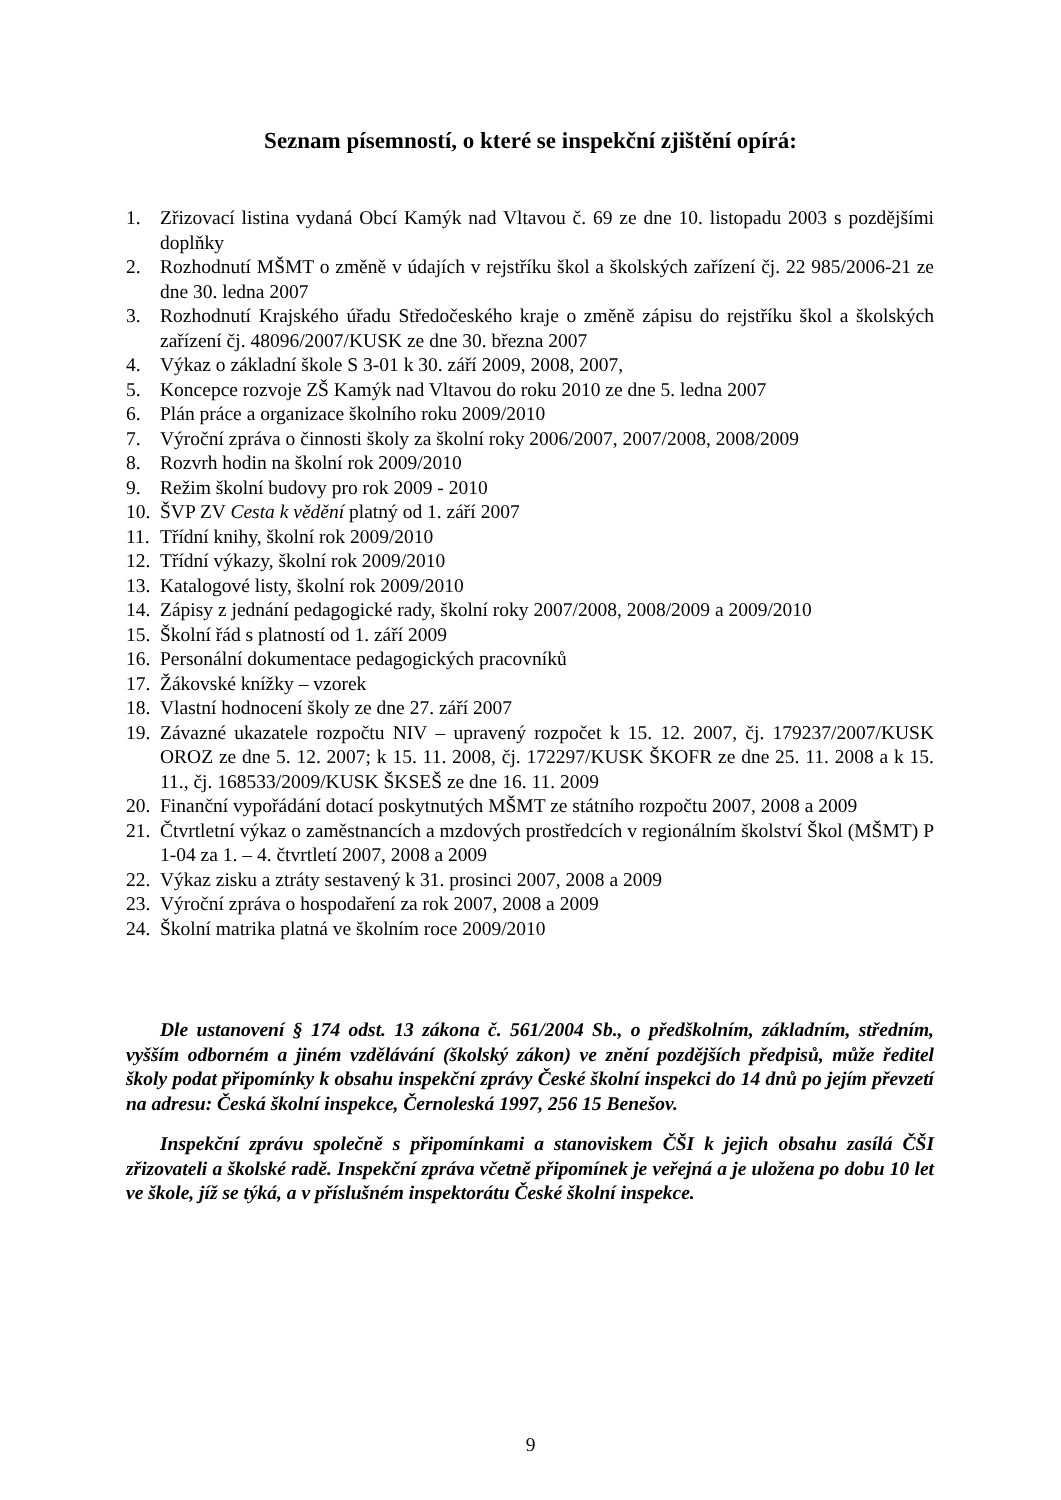Seznam písemností, o které se inspekční zjištění opírá:
1. Zřizovací listina vydaná Obcí Kamýk nad Vltavou č. 69 ze dne 10. listopadu 2003 s pozdějšími doplňky
2. Rozhodnutí MŠMT o změně v údajích v rejstříku škol a školských zařízení čj. 22 985/2006-21 ze dne 30. ledna 2007
3. Rozhodnutí Krajského úřadu Středočeského kraje o změně zápisu do rejstříku škol a školských zařízení čj. 48096/2007/KUSK ze dne 30. března 2007
4. Výkaz o základní škole S 3-01 k 30. září 2009, 2008, 2007,
5. Koncepce rozvoje ZŠ Kamýk nad Vltavou do roku 2010 ze dne 5. ledna 2007
6. Plán práce a organizace školního roku 2009/2010
7. Výroční zpráva o činnosti školy za školní roky 2006/2007, 2007/2008, 2008/2009
8. Rozvrh hodin na školní rok 2009/2010
9. Režim školní budovy pro rok 2009 - 2010
10. ŠVP ZV Cesta k vědění platný od 1. září 2007
11. Třídní knihy, školní rok 2009/2010
12. Třídní výkazy, školní rok 2009/2010
13. Katalogové listy, školní rok 2009/2010
14. Zápisy z jednání pedagogické rady, školní roky 2007/2008, 2008/2009 a 2009/2010
15. Školní řád s platností od 1. září 2009
16. Personální dokumentace pedagogických pracovníků
17. Žákovské knížky – vzorek
18. Vlastní hodnocení školy ze dne 27. září 2007
19. Závazné ukazatele rozpočtu NIV – upravený rozpočet k 15. 12. 2007, čj. 179237/2007/KUSK OROZ ze dne 5. 12. 2007; k 15. 11. 2008, čj. 172297/KUSK ŠKOFR ze dne 25. 11. 2008 a k 15. 11., čj. 168533/2009/KUSK ŠKSEŠ ze dne 16. 11. 2009
20. Finanční vypořádání dotací poskytnutých MŠMT ze státního rozpočtu 2007, 2008 a 2009
21. Čtvrtletní výkaz o zaměstnancích a mzdových prostředcích v regionálním školství Škol (MŠMT) P 1-04 za 1. – 4. čtvrtletí 2007, 2008 a 2009
22. Výkaz zisku a ztráty sestavený k 31. prosinci 2007, 2008 a 2009
23. Výroční zpráva o hospodaření za rok 2007, 2008 a 2009
24. Školní matrika platná ve školním roce 2009/2010
Dle ustanovení § 174 odst. 13 zákona č. 561/2004 Sb., o předškolním, základním, středním, vyšším odborném a jiném vzdělávání (školský zákon) ve znění pozdějších předpisů, může ředitel školy podat připomínky k obsahu inspekční zprávy České školní inspekci do 14 dnů po jejím převzetí na adresu: Česká školní inspekce, Černoleská 1997, 256 15 Benešov.
Inspekční zprávu společně s připomínkami a stanoviskem ČŠI k jejich obsahu zasílá ČŠI zřizovateli a školské radě. Inspekční zpráva včetně připomínek je veřejná a je uložena po dobu 10 let ve škole, jíž se týká, a v příslušném inspektorátu České školní inspekce.
9